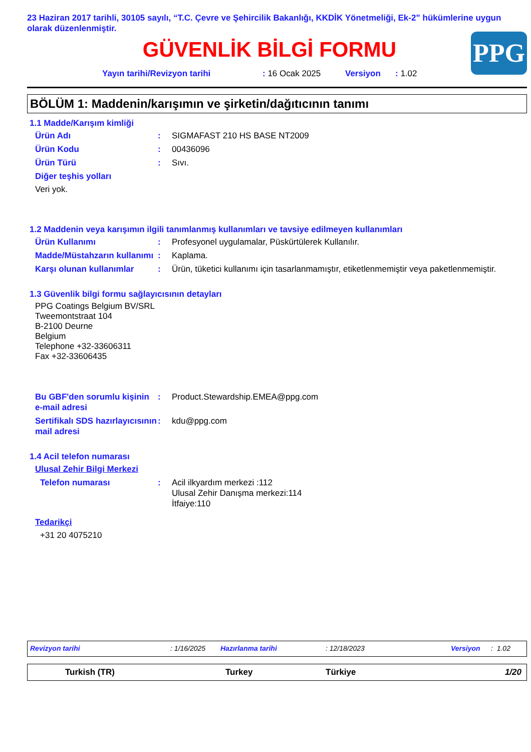23 Haziran 2017 tarihli, 30105 sayılı, “T.C. Çevre ve Şehircilik Bakanlığı, KKDİK Yönetmeliği, Ek-2” hükümlerine uygun olarak düzenlenmiştir.
GÜVENLİK BİLGİ FORMU
PPG
Yayın tarihi/Revizyon tarihi: 16 Ocak 2025 Versiyon: 1.02
BÖLÜM 1: Maddenin/karışımın ve şirketin/dağıtıcının tanımı
1.1 Madde/Karışım kimliği
Ürün Adı : SIGMAFAST 210 HS BASE NT2009
Ürün Kodu : 00436096
Ürün Türü : Sıvı.
Diğer teşhis yolları
Veri yok.
1.2 Maddenin veya karışımın ilgili tanımlanmış kullanımları ve tavsiye edilmeyen kullanımları
Ürün Kullanımı : Profesyonel uygulamalar, Püskürtülerek Kullanılır.
Madde/Müstahzarın kullanımı
: Kaplama.
Karşı olunan kullanımlar : Ürün, tüketici kullanımı için tasarlanmamıştır, etiketlenmemiştir veya paketlenmemiştir.
1.3 Güvenlik bilgi formu sağlayıcısının detayları
PPG Coatings Belgium BV/SRL
Tweemontstraat 104
B-2100 Deurne
Belgium
Telephone +32-33606311
Fax +32-33606435
Bu GBF'den sorumlu kişinin e-mail adresi
: Product.Stewardship.EMEA@ppg.com
Sertifikalı SDS hazırlayıcısının mail adresi
: kdu@ppg.com
1.4 Acil telefon numarası
Ulusal Zehir Bilgi Merkezi
Telefon numarası : Acil ilkyardım merkezi :112
Ulusal Zehir Danışma merkezi:114
İtfaiye:110
Tedarikçi
+31 20 4075210
Revizyon tarihi: 1/16/2025 Hazırlanma tarihi: 12/18/2023 Versiyon: 1.02
Turkish (TR) Turkey Türkiye 1/20